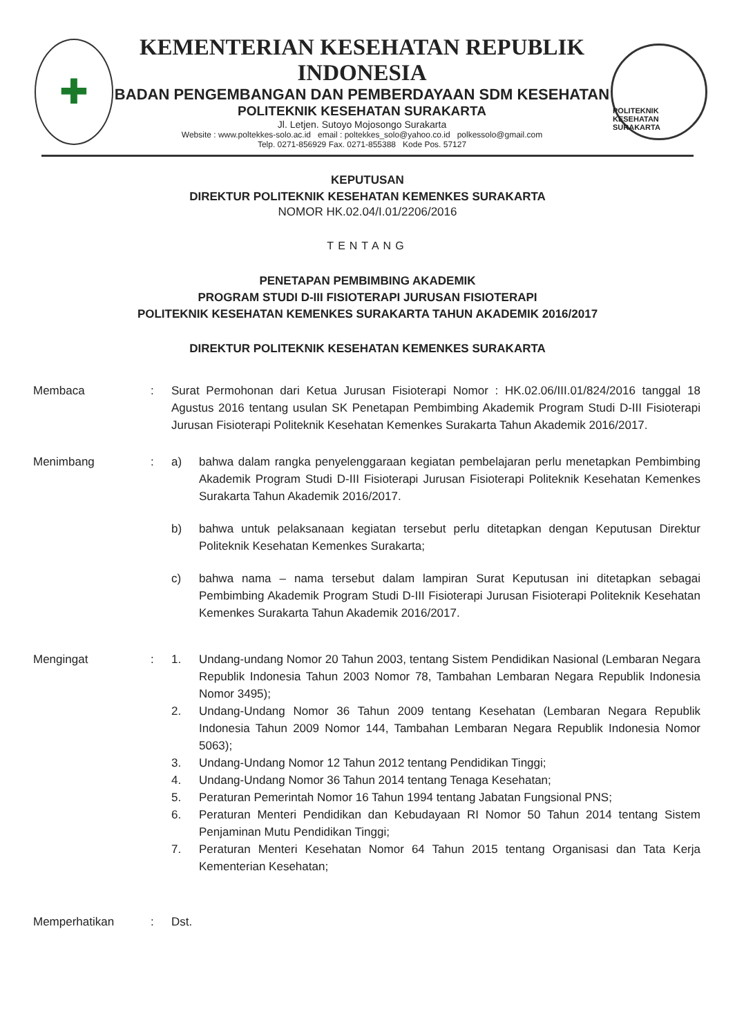✚
KEMENTERIAN KESEHATAN REPUBLIK INDONESIA
BADAN PENGEMBANGAN DAN PEMBERDAYAAN SDM KESEHATAN
POLITEKNIK KESEHATAN SURAKARTA
Jl. Letjen. Sutoyo Mojosongo Surakarta
Website : www.poltekkes-solo.ac.id email : poltekkes_solo@yahoo.co.id polkessolo@gmail.com
Telp. 0271-856929 Fax. 0271-855388 Kode Pos. 57127
POLITEKNIK KESEHATAN SURAKARTA
KEPUTUSAN
DIREKTUR POLITEKNIK KESEHATAN KEMENKES SURAKARTA
NOMOR HK.02.04/I.01/2206/2016
TENTANG
PENETAPAN PEMBIMBING AKADEMIK
PROGRAM STUDI D-III FISIOTERAPI JURUSAN FISIOTERAPI
POLITEKNIK KESEHATAN KEMENKES SURAKARTA TAHUN AKADEMIK 2016/2017
DIREKTUR POLITEKNIK KESEHATAN KEMENKES SURAKARTA
Membaca : Surat Permohonan dari Ketua Jurusan Fisioterapi Nomor : HK.02.06/III.01/824/2016 tanggal 18 Agustus 2016 tentang usulan SK Penetapan Pembimbing Akademik Program Studi D-III Fisioterapi Jurusan Fisioterapi Politeknik Kesehatan Kemenkes Surakarta Tahun Akademik 2016/2017.
Menimbang : a) bahwa dalam rangka penyelenggaraan kegiatan pembelajaran perlu menetapkan Pembimbing Akademik Program Studi D-III Fisioterapi Jurusan Fisioterapi Politeknik Kesehatan Kemenkes Surakarta Tahun Akademik 2016/2017.
b) bahwa untuk pelaksanaan kegiatan tersebut perlu ditetapkan dengan Keputusan Direktur Politeknik Kesehatan Kemenkes Surakarta;
c) bahwa nama – nama tersebut dalam lampiran Surat Keputusan ini ditetapkan sebagai Pembimbing Akademik Program Studi D-III Fisioterapi Jurusan Fisioterapi Politeknik Kesehatan Kemenkes Surakarta Tahun Akademik 2016/2017.
Mengingat : 1. Undang-undang Nomor 20 Tahun 2003, tentang Sistem Pendidikan Nasional (Lembaran Negara Republik Indonesia Tahun 2003 Nomor 78, Tambahan Lembaran Negara Republik Indonesia Nomor 3495);
2. Undang-Undang Nomor 36 Tahun 2009 tentang Kesehatan (Lembaran Negara Republik Indonesia Tahun 2009 Nomor 144, Tambahan Lembaran Negara Republik Indonesia Nomor 5063);
3. Undang-Undang Nomor 12 Tahun 2012 tentang Pendidikan Tinggi;
4. Undang-Undang Nomor 36 Tahun 2014 tentang Tenaga Kesehatan;
5. Peraturan Pemerintah Nomor 16 Tahun 1994 tentang Jabatan Fungsional PNS;
6. Peraturan Menteri Pendidikan dan Kebudayaan RI Nomor 50 Tahun 2014 tentang Sistem Penjaminan Mutu Pendidikan Tinggi;
7. Peraturan Menteri Kesehatan Nomor 64 Tahun 2015 tentang Organisasi dan Tata Kerja Kementerian Kesehatan;
Memperhatikan : Dst.